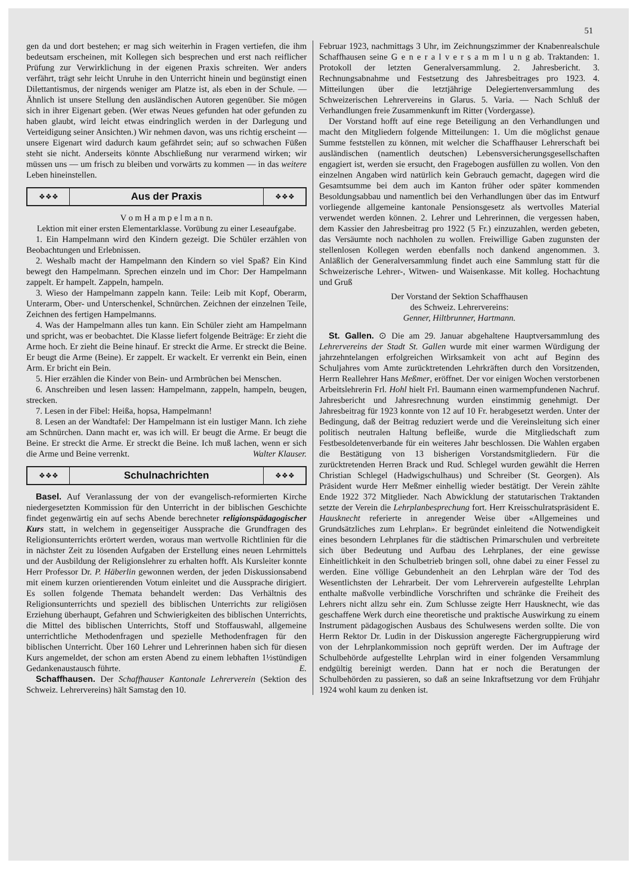51
gen da und dort bestehen; er mag sich weiterhin in Fragen vertiefen, die ihm bedeutsam erscheinen, mit Kollegen sich besprechen und erst nach reiflicher Prüfung zur Verwirklichung in der eigenen Praxis schreiten. Wer anders verfährt, trägt sehr leicht Unruhe in den Unterricht hinein und begünstigt einen Dilettantismus, der nirgends weniger am Platze ist, als eben in der Schule. — Ähnlich ist unsere Stellung den ausländischen Autoren gegenüber. Sie mögen sich in ihrer Eigenart geben. (Wer etwas Neues gefunden hat oder gefunden zu haben glaubt, wird leicht etwas eindringlich werden in der Darlegung und Verteidigung seiner Ansichten.) Wir nehmen davon, was uns richtig erscheint — unsere Eigenart wird dadurch kaum gefährdet sein; auf so schwachen Füßen steht sie nicht. Anderseits könnte Abschließung nur verarmend wirken; wir müssen uns — um frisch zu bleiben und vorwärts zu kommen — in das weitere Leben hineinstellen.
❖❖❖ Aus der Praxis ❖❖❖
V o m H a m p e l m a n n.
Lektion mit einer ersten Elementarklasse. Vorübung zu einer Leseaufgabe.
1. Ein Hampelmann wird den Kindern gezeigt. Die Schüler erzählen von Beobachtungen und Erlebnissen.
2. Weshalb macht der Hampelmann den Kindern so viel Spaß? Ein Kind bewegt den Hampelmann. Sprechen einzeln und im Chor: Der Hampelmann zappelt. Er hampelt. Zappeln, hampeln.
3. Wieso der Hampelmann zappeln kann. Teile: Leib mit Kopf, Oberarm, Unterarm, Ober- und Unterschenkel, Schnürchen. Zeichnen der einzelnen Teile, Zeichnen des fertigen Hampelmanns.
4. Was der Hampelmann alles tun kann. Ein Schüler zieht am Hampelmann und spricht, was er beobachtet. Die Klasse liefert folgende Beiträge: Er zieht die Arme hoch. Er zieht die Beine hinauf. Er streckt die Arme. Er streckt die Beine. Er beugt die Arme (Beine). Er zappelt. Er wackelt. Er verrenkt ein Bein, einen Arm. Er bricht ein Bein.
5. Hier erzählen die Kinder von Bein- und Armbrüchen bei Menschen.
6. Anschreiben und lesen lassen: Hampelmann, zappeln, hampeln, beugen, strecken.
7. Lesen in der Fibel: Heißa, hopsa, Hampelmann!
8. Lesen an der Wandtafel: Der Hampelmann ist ein lustiger Mann. Ich ziehe am Schnürchen. Dann macht er, was ich will. Er beugt die Arme. Er beugt die Beine. Er streckt die Arme. Er streckt die Beine. Ich muß lachen, wenn er sich die Arme und Beine verrenkt. Walter Klauser.
❖❖❖ Schulnachrichten ❖❖❖
Basel. Auf Veranlassung der von der evangelisch-reformierten Kirche niedergesetzten Kommission für den Unterricht in der biblischen Geschichte findet gegenwärtig ein auf sechs Abende berechneter religionspädagogischer Kurs statt, in welchem in gegenseitiger Aussprache die Grundfragen des Religionsunterrichts erörtert werden, woraus man wertvolle Richtlinien für die in nächster Zeit zu lösenden Aufgaben der Erstellung eines neuen Lehrmittels und der Ausbildung der Religionslehrer zu erhalten hofft. Als Kursleiter konnte Herr Professor Dr. P. Häberlin gewonnen werden, der jeden Diskussionsabend mit einem kurzen orientierenden Votum einleitet und die Aussprache dirigiert. Es sollen folgende Themata behandelt werden: Das Verhältnis des Religionsunterrichts und speziell des biblischen Unterrichts zur religiösen Erziehung überhaupt, Gefahren und Schwierigkeiten des biblischen Unterrichts, die Mittel des biblischen Unterrichts, Stoff und Stoffauswahl, allgemeine unterrichtliche Methodenfragen und spezielle Methodenfragen für den biblischen Unterricht. Über 160 Lehrer und Lehrerinnen haben sich für diesen Kurs angemeldet, der schon am ersten Abend zu einem lebhaften 1½stündigen Gedankenaustausch führte. E.
Schaffhausen. Der Schaffhauser Kantonale Lehrerverein (Sektion des Schweiz. Lehrervereins) hält Samstag den 10.
Februar 1923, nachmittags 3 Uhr, im Zeichnungszimmer der Knabenrealschule Schaffhausen seine G e n e r a l v e r s a m m l u n g ab. Traktanden: 1. Protokoll der letzten Generalversammlung. 2. Jahresbericht. 3. Rechnungsabnahme und Festsetzung des Jahresbeitrages pro 1923. 4. Mitteilungen über die letztjährige Delegiertenversammlung des Schweizerischen Lehrervereins in Glarus. 5. Varia. — Nach Schluß der Verhandlungen freie Zusammenkunft im Ritter (Vordergasse).
Der Vorstand hofft auf eine rege Beteiligung an den Verhandlungen und macht den Mitgliedern folgende Mitteilungen: 1. Um die möglichst genaue Summe feststellen zu können, mit welcher die Schaffhauser Lehrerschaft bei ausländischen (namentlich deutschen) Lebensversicherungsgesellschaften engagiert ist, werden sie ersucht, den Fragebogen ausfüllen zu wollen. Von den einzelnen Angaben wird natürlich kein Gebrauch gemacht, dagegen wird die Gesamtsumme bei dem auch im Kanton früher oder später kommenden Besoldungsabbau und namentlich bei den Verhandlungen über das im Entwurf vorliegende allgemeine kantonale Pensionsgesetz als wertvolles Material verwendet werden können. 2. Lehrer und Lehrerinnen, die vergessen haben, dem Kassier den Jahresbeitrag pro 1922 (5 Fr.) einzuzahlen, werden gebeten, das Versäumte noch nachholen zu wollen. Freiwillige Gaben zugunsten der stellenlosen Kollegen werden ebenfalls noch dankend angenommen. 3. Anläßlich der Generalversammlung findet auch eine Sammlung statt für die Schweizerische Lehrer-, Witwen- und Waisenkasse. Mit kolleg. Hochachtung und Gruß
Der Vorstand der Sektion Schaffhausen
des Schweiz. Lehrervereins:
Genner, Hiltbrunner, Hartmann.
St. Gallen. ⊙ Die am 29. Januar abgehaltene Hauptversammlung des Lehrervereins der Stadt St. Gallen wurde mit einer warmen Würdigung der jahrzehntelangen erfolgreichen Wirksamkeit von acht auf Beginn des Schuljahres vom Amte zurücktretenden Lehrkräften durch den Vorsitzenden, Herrn Reallehrer Hans Meßmer, eröffnet. Der vor einigen Wochen verstorbenen Arbeitslehrerin Frl. Hohl hielt Frl. Baumann einen warmempfundenen Nachruf. Jahresbericht und Jahresrechnung wurden einstimmig genehmigt. Der Jahresbeitrag für 1923 konnte von 12 auf 10 Fr. herabgesetzt werden. Unter der Bedingung, daß der Beitrag reduziert werde und die Vereinsleitung sich einer politisch neutralen Haltung befleiße, wurde die Mitgliedschaft zum Festbesoldetenverbande für ein weiteres Jahr beschlossen. Die Wahlen ergaben die Bestätigung von 13 bisherigen Vorstandsmitgliedern. Für die zurücktretenden Herren Brack und Rud. Schlegel wurden gewählt die Herren Christian Schlegel (Hadwigschulhaus) und Schreiber (St. Georgen). Als Präsident wurde Herr Meßmer einhellig wieder bestätigt. Der Verein zählte Ende 1922 372 Mitglieder. Nach Abwicklung der statutarischen Traktanden setzte der Verein die Lehrplanbesprechung fort. Herr Kreisschulratspräsident E. Hausknecht referierte in anregender Weise über «Allgemeines und Grundsätzliches zum Lehrplan». Er begründet einleitend die Notwendigkeit eines besondern Lehrplanes für die städtischen Primarschulen und verbreitete sich über Bedeutung und Aufbau des Lehrplanes, der eine gewisse Einheitlichkeit in den Schulbetrieb bringen soll, ohne dabei zu einer Fessel zu werden. Eine völlige Gebundenheit an den Lehrplan wäre der Tod des Wesentlichsten der Lehrarbeit. Der vom Lehrerverein aufgestellte Lehrplan enthalte maßvolle verbindliche Vorschriften und schränke die Freiheit des Lehrers nicht allzu sehr ein. Zum Schlusse zeigte Herr Hausknecht, wie das geschaffene Werk durch eine theoretische und praktische Auswirkung zu einem Instrument pädagogischen Ausbaus des Schulwesens werden sollte. Die von Herrn Rektor Dr. Ludin in der Diskussion angeregte Fächergruppierung wird von der Lehrplankommission noch geprüft werden. Der im Auftrage der Schulbehörde aufgestellte Lehrplan wird in einer folgenden Versammlung endgültig bereinigt werden. Dann hat er noch die Beratungen der Schulbehörden zu passieren, so daß an seine Inkraftsetzung vor dem Frühjahr 1924 wohl kaum zu denken ist.